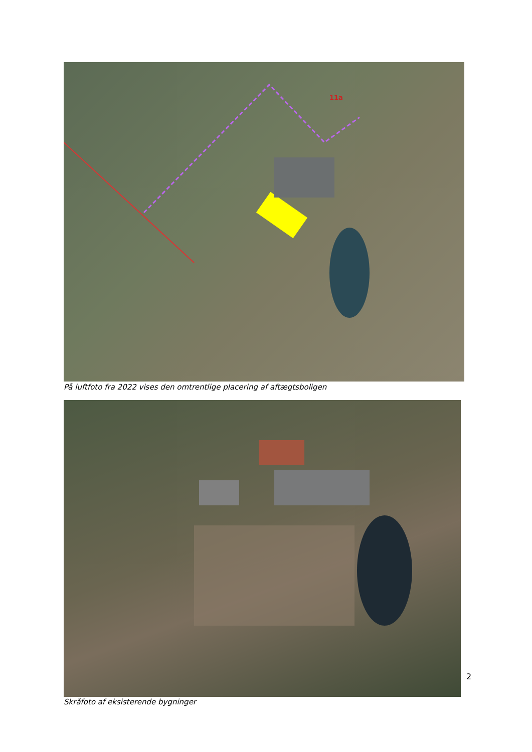11a
På luftfoto fra 2022 vises den omtrentlige placering af aftægtsboligen
Skråfoto af eksisterende bygninger
2